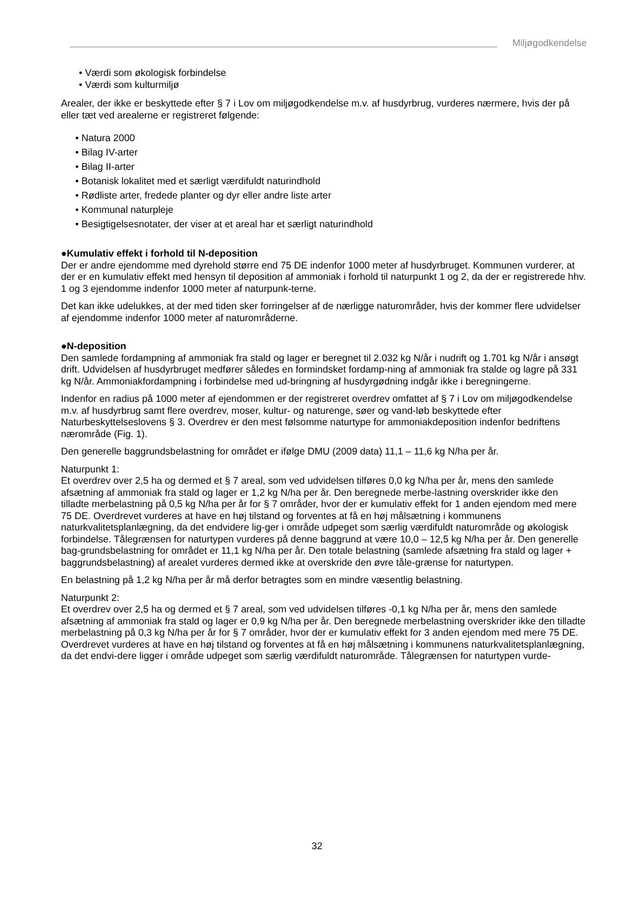Miljøgodkendelse
• Værdi som økologisk forbindelse
• Værdi som kulturmiljø
Arealer, der ikke er beskyttede efter § 7 i Lov om miljøgodkendelse m.v. af husdyrbrug, vurderes nærmere, hvis der på eller tæt ved arealerne er registreret følgende:
• Natura 2000
• Bilag IV-arter
• Bilag II-arter
• Botanisk lokalitet med et særligt værdifuldt naturindhold
• Rødliste arter, fredede planter og dyr eller andre liste arter
• Kommunal naturpleje
• Besigtigelsesnotater, der viser at et areal har et særligt naturindhold
●Kumulativ effekt i forhold til N-deposition
Der er andre ejendomme med dyrehold større end 75 DE indenfor 1000 meter af husdyrbruget. Kommunen vurderer, at der er en kumulativ effekt med hensyn til deposition af ammoniak i forhold til naturpunkt 1 og 2, da der er registrerede hhv. 1 og 3 ejendomme indenfor 1000 meter af naturpunk-terne.
Det kan ikke udelukkes, at der med tiden sker forringelser af de nærligge naturområder, hvis der kommer flere udvidelser af ejendomme indenfor 1000 meter af naturområderne.
●N-deposition
Den samlede fordampning af ammoniak fra stald og lager er beregnet til 2.032 kg N/år i nudrift og 1.701 kg N/år i ansøgt drift. Udvidelsen af husdyrbruget medfører således en formindsket fordamp-ning af ammoniak fra stalde og lagre på 331 kg N/år. Ammoniakfordampning i forbindelse med ud-bringning af husdyrgødning indgår ikke i beregningerne.
Indenfor en radius på 1000 meter af ejendommen er der registreret overdrev omfattet af § 7 i Lov om miljøgodkendelse m.v. af husdyrbrug samt flere overdrev, moser, kultur- og naturenge, søer og vand-løb beskyttede efter Naturbeskyttelseslovens § 3. Overdrev er den mest følsomme naturtype for ammoniakdeposition indenfor bedriftens nærområde (Fig. 1).
Den generelle baggrundsbelastning for området er ifølge DMU (2009 data) 11,1 – 11,6 kg N/ha per år.
Naturpunkt 1:
Et overdrev over 2,5 ha og dermed et § 7 areal, som ved udvidelsen tilføres 0,0 kg N/ha per år, mens den samlede afsætning af ammoniak fra stald og lager er 1,2 kg N/ha per år. Den beregnede merbe-lastning overskrider ikke den tilladte merbelastning på 0,5 kg N/ha per år for § 7 områder, hvor der er kumulativ effekt for 1 anden ejendom med mere 75 DE. Overdrevet vurderes at have en høj tilstand og forventes at få en høj målsætning i kommunens naturkvalitetsplanlægning, da det endvidere lig-ger i område udpeget som særlig værdifuldt naturområde og økologisk forbindelse. Tålegrænsen for naturtypen vurderes på denne baggrund at være 10,0 – 12,5 kg N/ha per år. Den generelle bag-grundsbelastning for området er 11,1 kg N/ha per år. Den totale belastning (samlede afsætning fra stald og lager + baggrundsbelastning) af arealet vurderes dermed ikke at overskride den øvre tåle-grænse for naturtypen.
En belastning på 1,2 kg N/ha per år må derfor betragtes som en mindre væsentlig belastning.
Naturpunkt 2:
Et overdrev over 2,5 ha og dermed et § 7 areal, som ved udvidelsen tilføres -0,1 kg N/ha per år, mens den samlede afsætning af ammoniak fra stald og lager er 0,9 kg N/ha per år. Den beregnede merbelastning overskrider ikke den tilladte merbelastning på 0,3 kg N/ha per år for § 7 områder, hvor der er kumulativ effekt for 3 anden ejendom med mere 75 DE. Overdrevet vurderes at have en høj tilstand og forventes at få en høj målsætning i kommunens naturkvalitetsplanlægning, da det endvi-dere ligger i område udpeget som særlig værdifuldt naturområde. Tålegrænsen for naturtypen vurde-
32